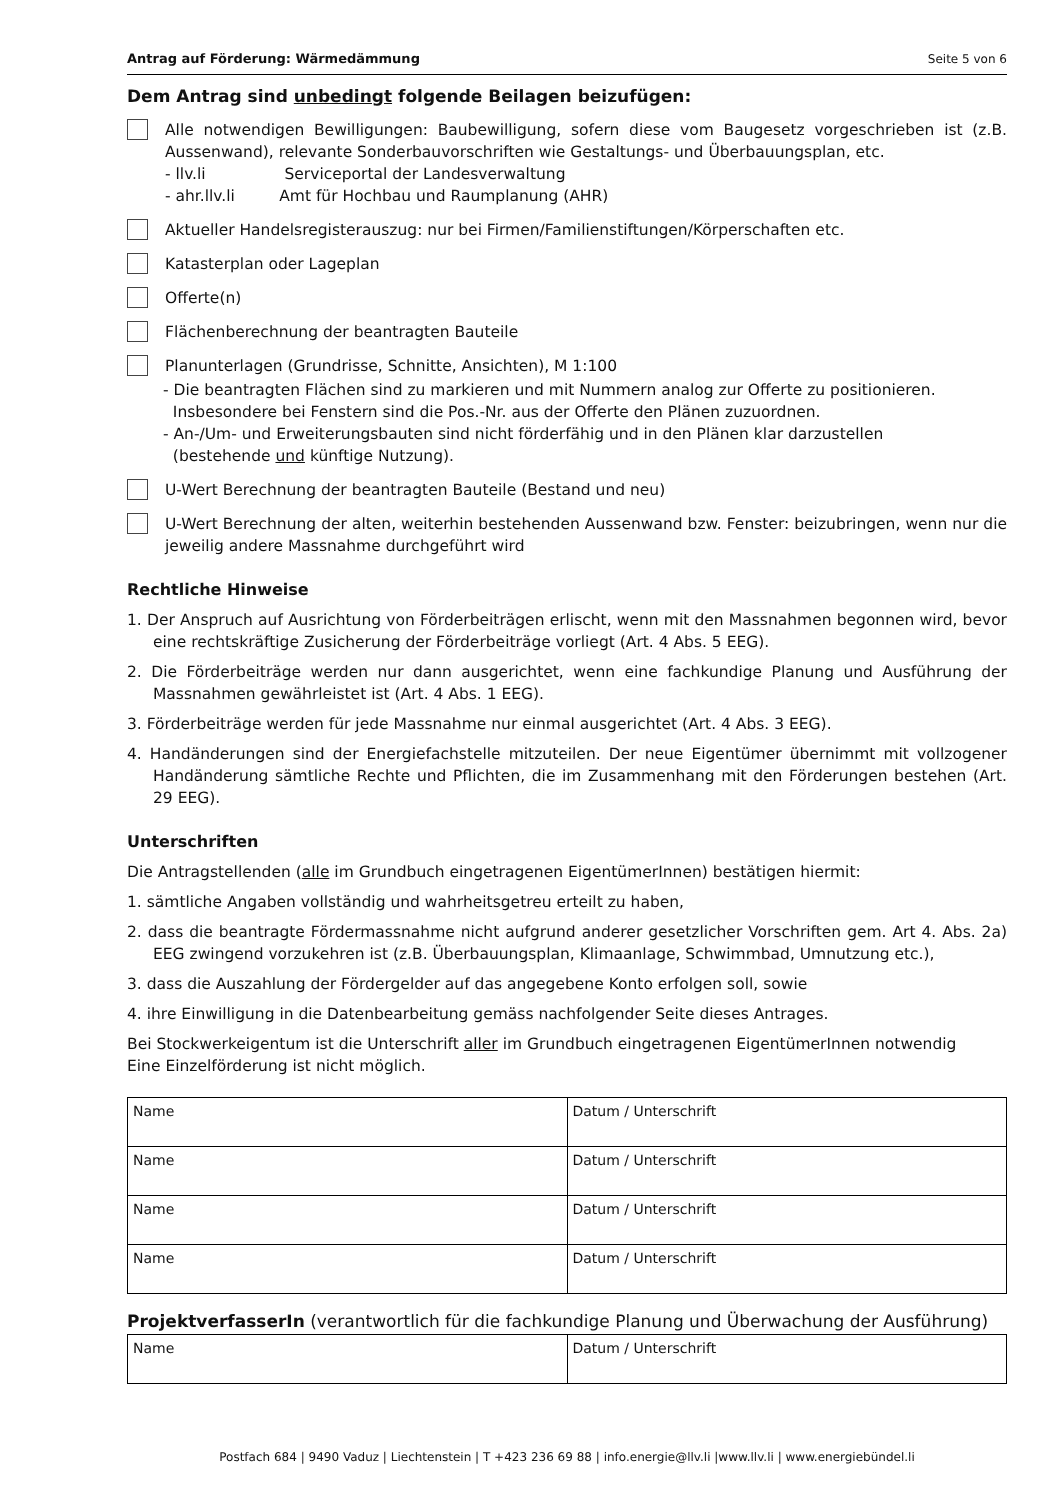Antrag auf Förderung: Wärmedämmung Seite 5 von 6
Dem Antrag sind unbedingt folgende Beilagen beizufügen:
Alle notwendigen Bewilligungen: Baubewilligung, sofern diese vom Baugesetz vorgeschrieben ist (z.B. Aussenwand), relevante Sonderbauvorschriften wie Gestaltungs- und Überbauungsplan, etc.
- llv.li Serviceportal der Landesverwaltung
- ahr.llv.li Amt für Hochbau und Raumplanung (AHR)
Aktueller Handelsregisterauszug: nur bei Firmen/Familienstiftungen/Körperschaften etc.
Katasterplan oder Lageplan
Offerte(n)
Flächenberechnung der beantragten Bauteile
Planunterlagen (Grundrisse, Schnitte, Ansichten), M 1:100
- Die beantragten Flächen sind zu markieren und mit Nummern analog zur Offerte zu positionieren.
Insbesondere bei Fenstern sind die Pos.-Nr. aus der Offerte den Plänen zuzuordnen.
- An-/Um- und Erweiterungsbauten sind nicht förderfähig und in den Plänen klar darzustellen
(bestehende und künftige Nutzung).
U-Wert Berechnung der beantragten Bauteile (Bestand und neu)
U-Wert Berechnung der alten, weiterhin bestehenden Aussenwand bzw. Fenster: beizubringen, wenn nur die jeweilig andere Massnahme durchgeführt wird
Rechtliche Hinweise
1. Der Anspruch auf Ausrichtung von Förderbeiträgen erlischt, wenn mit den Massnahmen begonnen wird, bevor eine rechtskräftige Zusicherung der Förderbeiträge vorliegt (Art. 4 Abs. 5 EEG).
2. Die Förderbeiträge werden nur dann ausgerichtet, wenn eine fachkundige Planung und Ausführung der Massnahmen gewährleistet ist (Art. 4 Abs. 1 EEG).
3. Förderbeiträge werden für jede Massnahme nur einmal ausgerichtet (Art. 4 Abs. 3 EEG).
4. Handänderungen sind der Energiefachstelle mitzuteilen. Der neue Eigentümer übernimmt mit vollzogener Handänderung sämtliche Rechte und Pflichten, die im Zusammenhang mit den Förderungen bestehen (Art. 29 EEG).
Unterschriften
Die Antragstellenden (alle im Grundbuch eingetragenen EigentümerInnen) bestätigen hiermit:
1. sämtliche Angaben vollständig und wahrheitsgetreu erteilt zu haben,
2. dass die beantragte Fördermassnahme nicht aufgrund anderer gesetzlicher Vorschriften gem. Art 4. Abs. 2a) EEG zwingend vorzukehren ist (z.B. Überbauungsplan, Klimaanlage, Schwimmbad, Umnutzung etc.),
3. dass die Auszahlung der Fördergelder auf das angegebene Konto erfolgen soll, sowie
4. ihre Einwilligung in die Datenbearbeitung gemäss nachfolgender Seite dieses Antrages.
Bei Stockwerkeigentum ist die Unterschrift aller im Grundbuch eingetragenen EigentümerInnen notwendig
Eine Einzelförderung ist nicht möglich.
| Name | Datum / Unterschrift |
| Name | Datum / Unterschrift |
| Name | Datum / Unterschrift |
| Name | Datum / Unterschrift |
ProjektverfasserIn (verantwortlich für die fachkundige Planung und Überwachung der Ausführung)
| Name | Datum / Unterschrift |
Postfach 684 | 9490 Vaduz | Liechtenstein | T +423 236 69 88 | info.energie@llv.li |www.llv.li | www.energiebündel.li